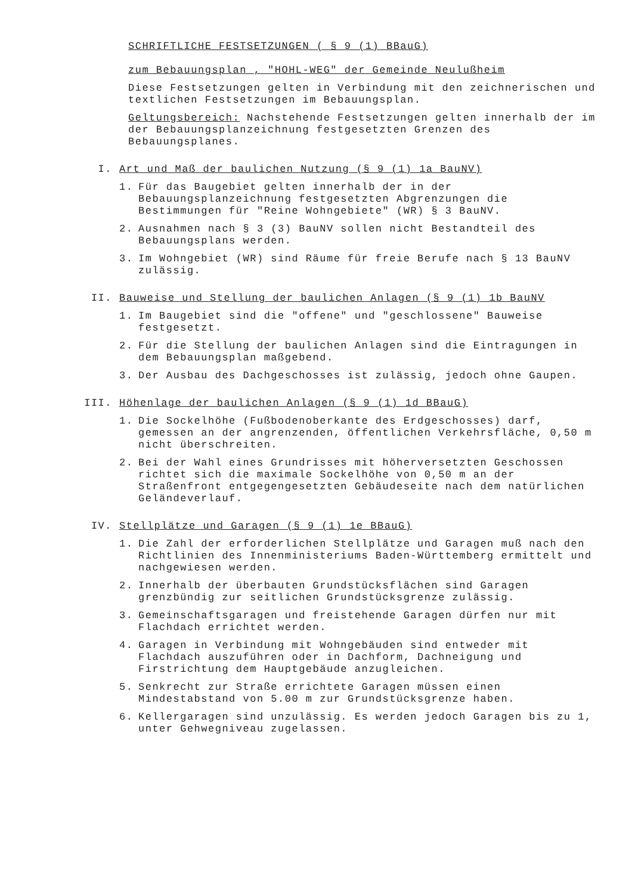SCHRIFTLICHE FESTSETZUNGEN ( § 9 (1) BBauG)
zum Bebauungsplan , "HOHL-WEG" der Gemeinde Neulußheim
Diese Festsetzungen gelten in Verbindung mit den zeichnerischen und textlichen Festsetzungen im Bebauungsplan.
Geltungsbereich: Nachstehende Festsetzungen gelten innerhalb der im der Bebauungsplanzeichnung festgesetzten Grenzen des Bebauungsplanes.
I. Art und Maß der baulichen Nutzung (§ 9 (1) 1a BauNV)
1. Für das Baugebiet gelten innerhalb der in der Bebauungsplanzeichnung festgesetzten Abgrenzungen die Bestimmungen für "Reine Wohngebiete" (WR) § 3 BauNV.
2. Ausnahmen nach § 3 (3) BauNV sollen nicht Bestandteil des Bebauungsplans werden.
3. Im Wohngebiet (WR) sind Räume für freie Berufe nach § 13 BauNV zulässig.
II. Bauweise und Stellung der baulichen Anlagen (§ 9 (1) 1b BauNV
1. Im Baugebiet sind die "offene" und "geschlossene" Bauweise festgesetzt.
2. Für die Stellung der baulichen Anlagen sind die Eintragungen in dem Bebauungsplan maßgebend.
3. Der Ausbau des Dachgeschosses ist zulässig, jedoch ohne Gaupen.
III. Höhenlage der baulichen Anlagen (§ 9 (1) 1d BBauG)
1. Die Sockelhöhe (Fußbodenoberkante des Erdgeschosses) darf, gemessen an der angrenzenden, öffentlichen Verkehrsfläche, 0,50 m nicht überschreiten.
2. Bei der Wahl eines Grundrisses mit höherversetzten Geschossen richtet sich die maximale Sockelhöhe von 0,50 m an der Straßenfront entgegengesetzten Gebäudeseite nach dem natürlichen Geländeverlauf.
IV. Stellplätze und Garagen (§ 9 (1) 1e BBauG)
1. Die Zahl der erforderlichen Stellplätze und Garagen muß nach den Richtlinien des Innenministeriums Baden-Württemberg ermittelt und nachgewiesen werden.
2. Innerhalb der überbauten Grundstücksflächen sind Garagen grenzbündig zur seitlichen Grundstücksgrenze zulässig.
3. Gemeinschaftsgaragen und freistehende Garagen dürfen nur mit Flachdach errichtet werden.
4. Garagen in Verbindung mit Wohngebäuden sind entweder mit Flachdach auszuführen oder in Dachform, Dachneigung und Firstrichtung dem Hauptgebäude anzugleichen.
5. Senkrecht zur Straße errichtete Garagen müssen einen Mindestabstand von 5.00 m zur Grundstücksgrenze haben.
6. Kellergaragen sind unzulässig. Es werden jedoch Garagen bis zu 1, unter Gehwegniveau zugelassen.